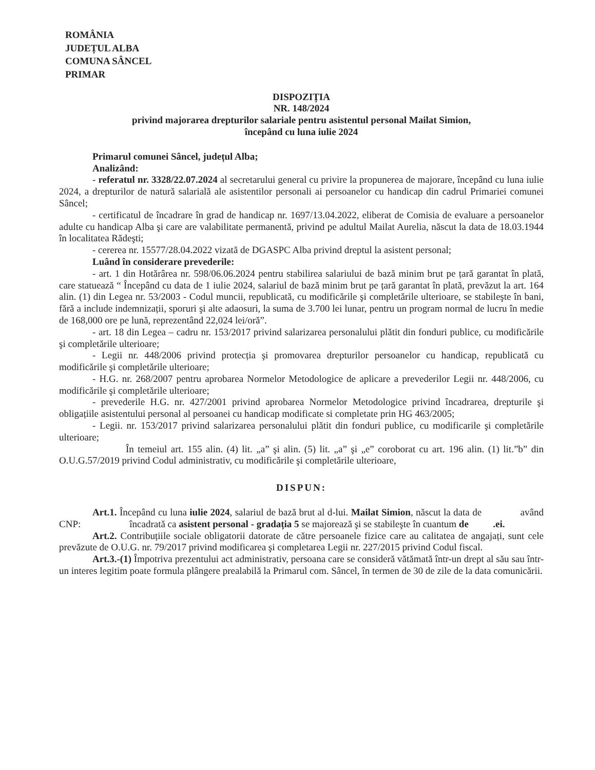ROMÂNIA
JUDEȚUL ALBA
COMUNA SÂNCEL
PRIMAR
DISPOZIȚIA
NR. 148/2024
privind majorarea drepturilor salariale pentru asistentul personal Mailat Simion,
începând cu luna iulie 2024
Primarul comunei Sâncel, județul Alba;
Analizând:
- referatul nr. 3328/22.07.2024 al secretarului general cu privire la propunerea de majorare, începând cu luna iulie 2024, a drepturilor de natură salarială ale asistentilor personali ai persoanelor cu handicap din cadrul Primariei comunei Sâncel;
- certificatul de încadrare în grad de handicap nr. 1697/13.04.2022, eliberat de Comisia de evaluare a persoanelor adulte cu handicap Alba şi care are valabilitate permanentă, privind pe adultul Mailat Aurelia, născut la data de 18.03.1944 în localitatea Rădeşti;
- cererea nr. 15577/28.04.2022 vizată de DGASPC Alba privind dreptul la asistent personal;
Luând în considerare prevederile:
- art. 1 din Hotărârea nr. 598/06.06.2024 pentru stabilirea salariului de bază minim brut pe țară garantat în plată, care statuează “ Începând cu data de 1 iulie 2024, salariul de bază minim brut pe țară garantat în plată, prevăzut la art. 164 alin. (1) din Legea nr. 53/2003 - Codul muncii, republicată, cu modificările şi completările ulterioare, se stabileşte în bani, fără a include indemnizații, sporuri şi alte adaosuri, la suma de 3.700 lei lunar, pentru un program normal de lucru în medie de 168,000 ore pe lună, reprezentând 22,024 lei/oră”.
- art. 18 din Legea – cadru nr. 153/2017 privind salarizarea personalului plătit din fonduri publice, cu modificările şi completările ulterioare;
- Legii nr. 448/2006 privind protecția şi promovarea drepturilor persoanelor cu handicap, republicată cu modificările şi completările ulterioare;
- H.G. nr. 268/2007 pentru aprobarea Normelor Metodologice de aplicare a prevederilor Legii nr. 448/2006, cu modificările şi completările ulterioare;
- prevederile H.G. nr. 427/2001 privind aprobarea Normelor Metodologice privind încadrarea, drepturile şi obligațiile asistentului personal al persoanei cu handicap modificate si completate prin HG 463/2005;
- Legii. nr. 153/2017 privind salarizarea personalului plătit din fonduri publice, cu modificarile şi completările ulterioare;
În temeiul art. 155 alin. (4) lit. „a” şi alin. (5) lit. „a” şi „e” coroborat cu art. 196 alin. (1) lit.”b” din O.U.G.57/2019 privind Codul administrativ, cu modificările şi completările ulterioare,
DISPUN:
Art.1. Începând cu luna iulie 2024, salariul de bază brut al d-lui. Mailat Simion, născut la data de având CNP: încadrată ca asistent personal - gradația 5 se majorează şi se stabileşte în cuantum de .ei.
Art.2. Contribuțiile sociale obligatorii datorate de către persoanele fizice care au calitatea de angajați, sunt cele prevăzute de O.U.G. nr. 79/2017 privind modificarea şi completarea Legii nr. 227/2015 privind Codul fiscal.
Art.3.-(1) Împotriva prezentului act administrativ, persoana care se consideră vătămată într-un drept al său sau într-un interes legitim poate formula plângere prealabilă la Primarul com. Sâncel, în termen de 30 de zile de la data comunicării.